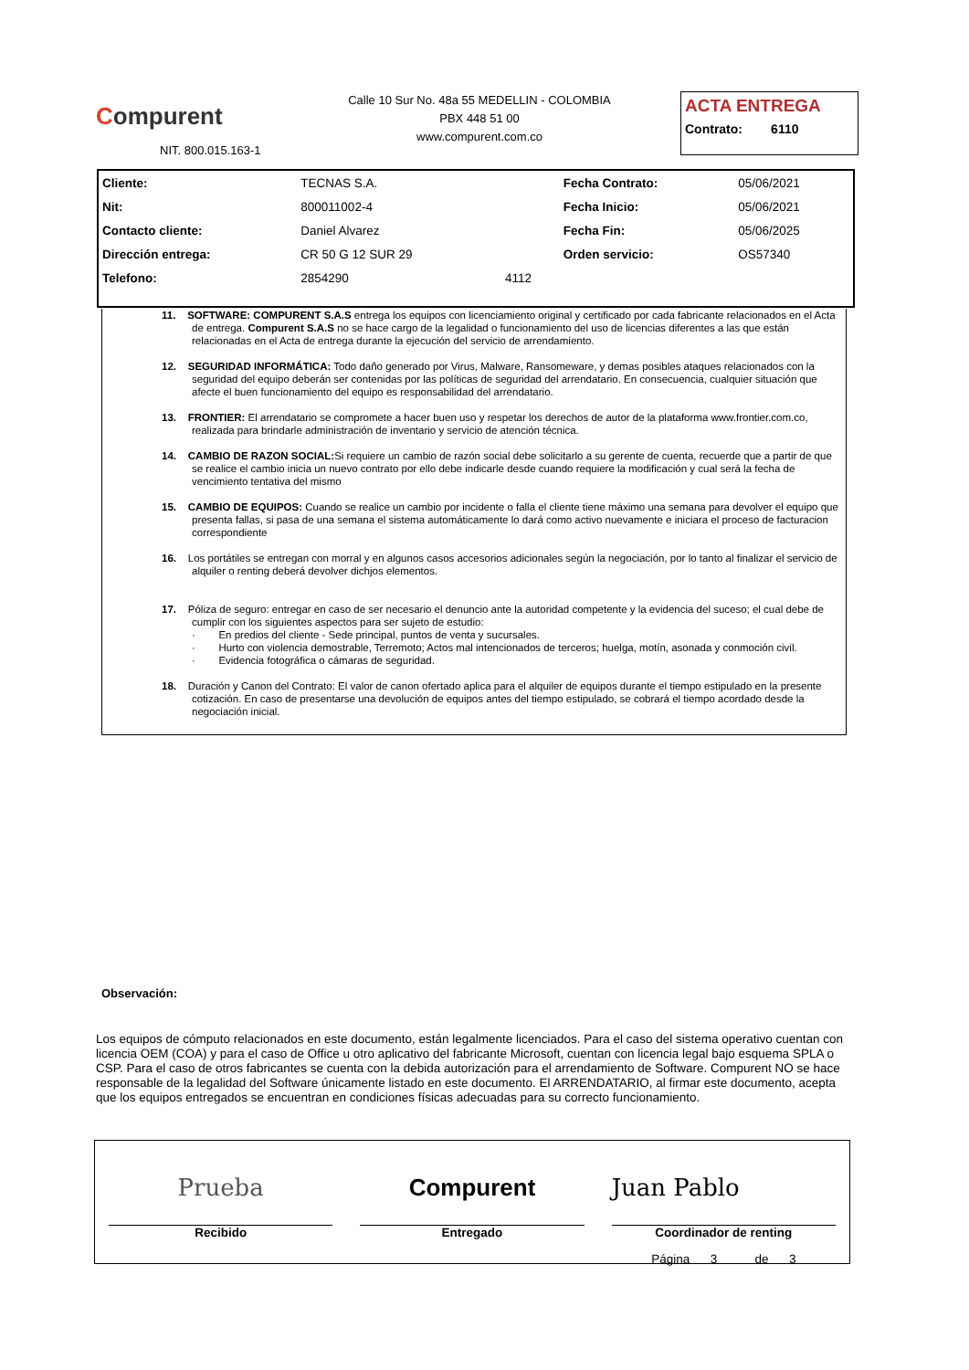Compurent
NIT. 800.015.163-1
Calle 10 Sur No. 48a 55 MEDELLIN - COLOMBIA
PBX 448 51 00
www.compurent.com.co
ACTA ENTREGA
Contrato: 6110
| Cliente: | TECNAS S.A. | | Fecha Contrato: | 05/06/2021 |
| Nit: | 800011002-4 | | Fecha Inicio: | 05/06/2021 |
| Contacto cliente: | Daniel Alvarez | | Fecha Fin: | 05/06/2025 |
| Dirección entrega: | CR 50 G 12 SUR 29 | | Orden servicio: | OS57340 |
| Telefono: | 2854290 | 4112 | | |
11. SOFTWARE: COMPURENT S.A.S entrega los equipos con licenciamiento original y certificado por cada fabricante relacionados en el Acta de entrega. Compurent S.A.S no se hace cargo de la legalidad o funcionamiento del uso de licencias diferentes a las que están relacionadas en el Acta de entrega durante la ejecución del servicio de arrendamiento.
12. SEGURIDAD INFORMÁTICA: Todo daño generado por Virus, Malware, Ransomeware, y demas posibles ataques relacionados con la seguridad del equipo deberán ser contenidas por las políticas de seguridad del arrendatario. En consecuencia, cualquier situación que afecte el buen funcionamiento del equipo es responsabilidad del arrendatario.
13. FRONTIER: El arrendatario se compromete a hacer buen uso y respetar los derechos de autor de la plataforma www.frontier.com.co, realizada para brindarle administración de inventario y servicio de atención técnica.
14. CAMBIO DE RAZON SOCIAL: Si requiere un cambio de razón social debe solicitarlo a su gerente de cuenta, recuerde que a partir de que se realice el cambio inicia un nuevo contrato por ello debe indicarle desde cuando requiere la modificación y cual será la fecha de vencimiento tentativa del mismo
15. CAMBIO DE EQUIPOS: Cuando se realice un cambio por incidente o falla el cliente tiene máximo una semana para devolver el equipo que presenta fallas, si pasa de una semana el sistema automáticamente lo dará como activo nuevamente e iniciara el proceso de facturacion correspondiente
16. Los portátiles se entregan con morral y en algunos casos accesorios adicionales según la negociación, por lo tanto al finalizar el servicio de alquiler o renting deberá devolver dichjos elementos.
17. Póliza de seguro: entregar en caso de ser necesario el denuncio ante la autoridad competente y la evidencia del suceso; el cual debe de cumplir con los siguientes aspectos para ser sujeto de estudio:
· En predios del cliente - Sede principal, puntos de venta y sucursales.
· Hurto con violencia demostrable, Terremoto; Actos mal intencionados de terceros; huelga, motín, asonada y conmoción civil.
· Evidencia fotográfica o cámaras de seguridad.
18. Duración y Canon del Contrato: El valor de canon ofertado aplica para el alquiler de equipos durante el tiempo estipulado en la presente cotización. En caso de presentarse una devolución de equipos antes del tiempo estipulado, se cobrará el tiempo acordado desde la negociación inicial.
Observación:
Los equipos de cómputo relacionados en este documento, están legalmente licenciados. Para el caso del sistema operativo cuentan con licencia OEM (COA) y para el caso de Office u otro aplicativo del fabricante Microsoft, cuentan con licencia legal bajo esquema SPLA o CSP. Para el caso de otros fabricantes se cuenta con la debida autorización para el arrendamiento de Software. Compurent NO se hace responsable de la legalidad del Software únicamente listado en este documento. El ARRENDATARIO, al firmar este documento, acepta que los equipos entregados se encuentran en condiciones físicas adecuadas para su correcto funcionamiento.
Prueba
Recibido
Compurent
Entregado
Juan Pablo
Coordinador de renting
Página 3 de 3